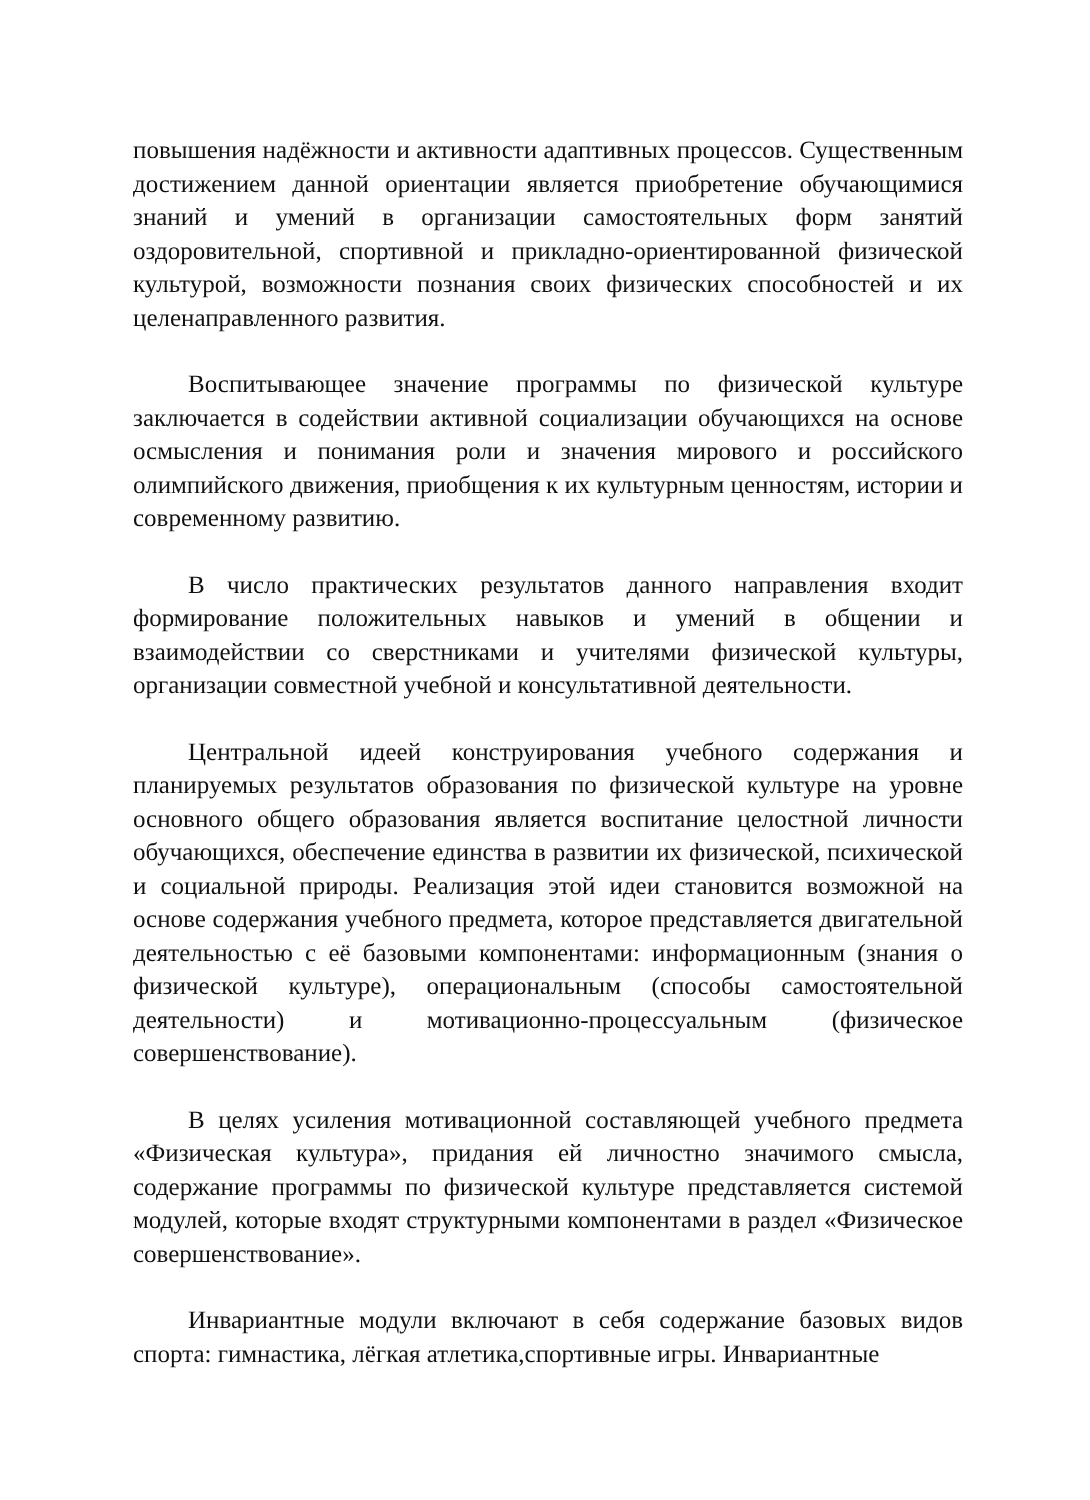повышения надёжности и активности адаптивных процессов. Существенным достижением данной ориентации является приобретение обучающимися знаний и умений в организации самостоятельных форм занятий оздоровительной, спортивной и прикладно-ориентированной физической культурой, возможности познания своих физических способностей и их целенаправленного развития.
Воспитывающее значение программы по физической культуре заключается в содействии активной социализации обучающихся на основе осмысления и понимания роли и значения мирового и российского олимпийского движения, приобщения к их культурным ценностям, истории и современному развитию.
В число практических результатов данного направления входит формирование положительных навыков и умений в общении и взаимодействии со сверстниками и учителями физической культуры, организации совместной учебной и консультативной деятельности.
Центральной идеей конструирования учебного содержания и планируемых результатов образования по физической культуре на уровне основного общего образования является воспитание целостной личности обучающихся, обеспечение единства в развитии их физической, психической и социальной природы. Реализация этой идеи становится возможной на основе содержания учебного предмета, которое представляется двигательной деятельностью с её базовыми компонентами: информационным (знания о физической культуре), операциональным (способы самостоятельной деятельности) и мотивационно-процессуальным (физическое совершенствование).
В целях усиления мотивационной составляющей учебного предмета «Физическая культура», придания ей личностно значимого смысла, содержание программы по физической культуре представляется системой модулей, которые входят структурными компонентами в раздел «Физическое совершенствование».
Инвариантные модули включают в себя содержание базовых видов спорта: гимнастика, лёгкая атлетика,спортивные игры. Инвариантные